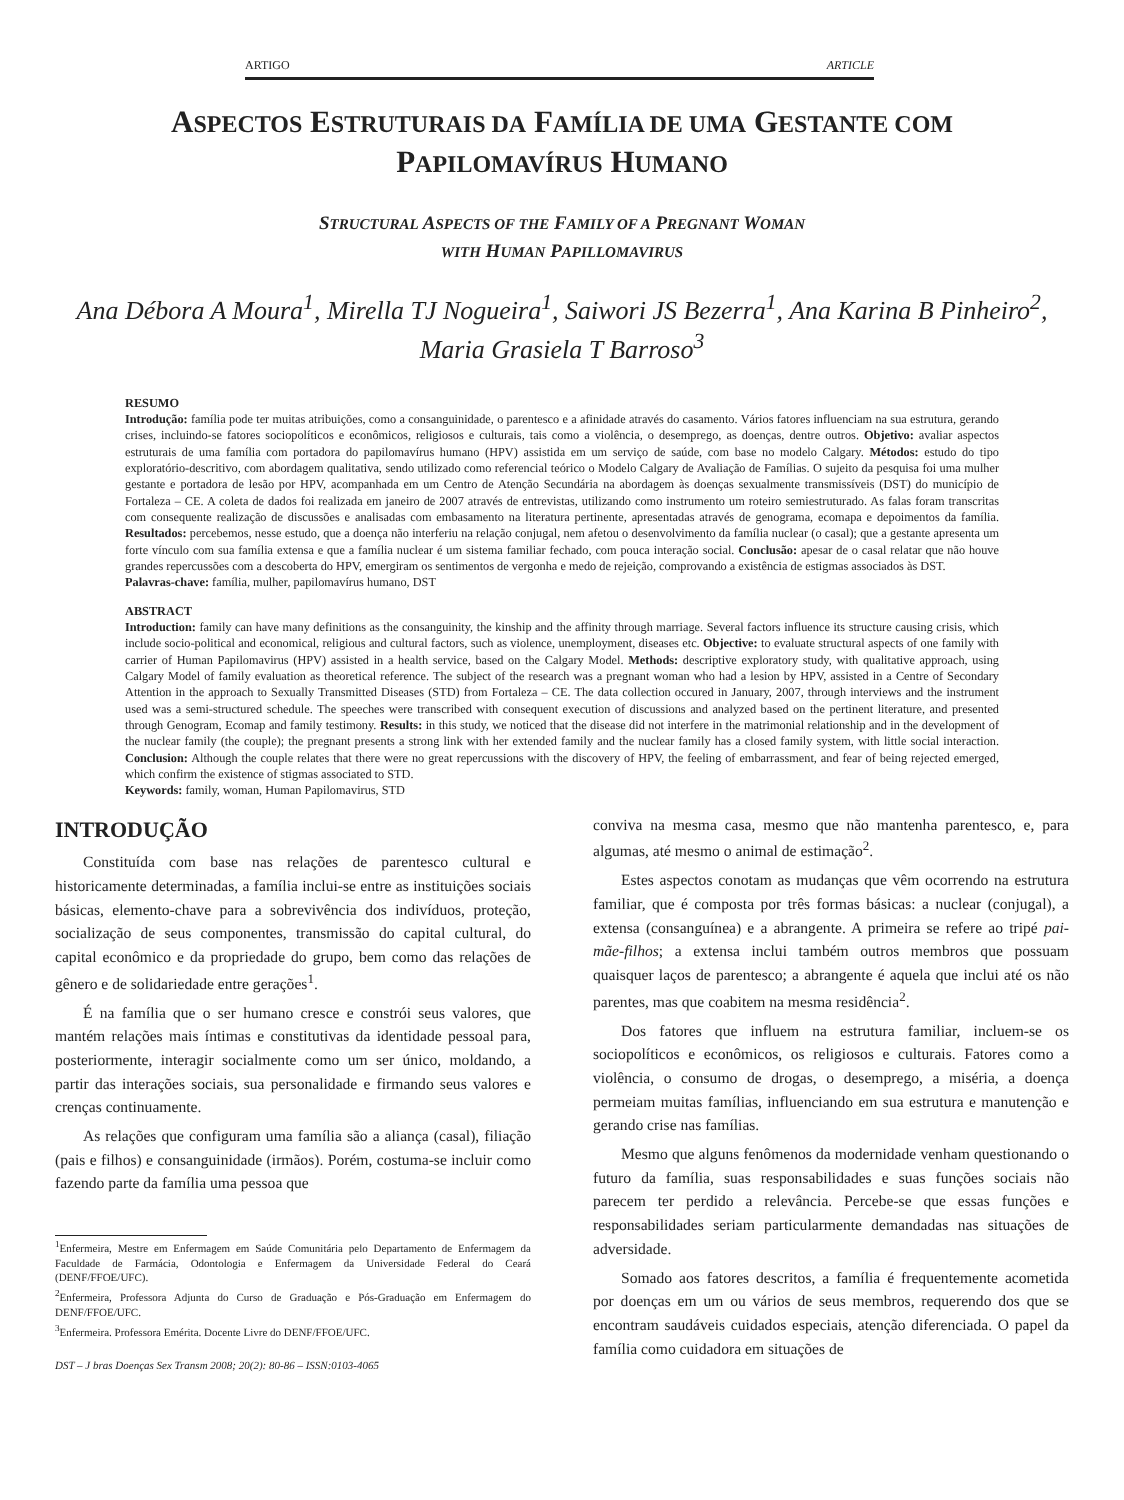ARTIGO ARTICLE
ASPECTOS ESTRUTURAIS DA FAMÍLIA DE UMA GESTANTE COM
PAPILOMAVÍRUS HUMANO
STRUCTURAL ASPECTS OF THE FAMILY OF A PREGNANT WOMAN
WITH HUMAN PAPILLOMAVIRUS
Ana Débora A Moura<sup>1</sup>, Mirella TJ Nogueira<sup>1</sup>, Saiwori JS Bezerra<sup>1</sup>, Ana Karina B Pinheiro<sup>2</sup>,
Maria Grasiela T Barroso<sup>3</sup>
RESUMO
Introdução: família pode ter muitas atribuições, como a consanguinidade, o parentesco e a afinidade através do casamento. Vários fatores influenciam na sua estrutura, gerando crises, incluindo-se fatores sociopolíticos e econômicos, religiosos e culturais, tais como a violência, o desemprego, as doenças, dentre outros. Objetivo: avaliar aspectos estruturais de uma família com portadora do papilomavírus humano (HPV) assistida em um serviço de saúde, com base no modelo Calgary. Métodos: estudo do tipo exploratório-descritivo, com abordagem qualitativa, sendo utilizado como referencial teórico o Modelo Calgary de Avaliação de Famílias. O sujeito da pesquisa foi uma mulher gestante e portadora de lesão por HPV, acompanhada em um Centro de Atenção Secundária na abordagem às doenças sexualmente transmissíveis (DST) do município de Fortaleza – CE. A coleta de dados foi realizada em janeiro de 2007 através de entrevistas, utilizando como instrumento um roteiro semiestruturado. As falas foram transcritas com consequente realização de discussões e analisadas com embasamento na literatura pertinente, apresentadas através de genograma, ecomapa e depoimentos da família. Resultados: percebemos, nesse estudo, que a doença não interferiu na relação conjugal, nem afetou o desenvolvimento da família nuclear (o casal); que a gestante apresenta um forte vínculo com sua família extensa e que a família nuclear é um sistema familiar fechado, com pouca interação social. Conclusão: apesar de o casal relatar que não houve grandes repercussões com a descoberta do HPV, emergiram os sentimentos de vergonha e medo de rejeição, comprovando a existência de estigmas associados às DST.
Palavras-chave: família, mulher, papilomavírus humano, DST
ABSTRACT
Introduction: family can have many definitions as the consanguinity, the kinship and the affinity through marriage. Several factors influence its structure causing crisis, which include socio-political and economical, religious and cultural factors, such as violence, unemployment, diseases etc. Objective: to evaluate structural aspects of one family with carrier of Human Papilomavirus (HPV) assisted in a health service, based on the Calgary Model. Methods: descriptive exploratory study, with qualitative approach, using Calgary Model of family evaluation as theoretical reference. The subject of the research was a pregnant woman who had a lesion by HPV, assisted in a Centre of Secondary Attention in the approach to Sexually Transmitted Diseases (STD) from Fortaleza – CE. The data collection occured in January, 2007, through interviews and the instrument used was a semi-structured schedule. The speeches were transcribed with consequent execution of discussions and analyzed based on the pertinent literature, and presented through Genogram, Ecomap and family testimony. Results: in this study, we noticed that the disease did not interfere in the matrimonial relationship and in the development of the nuclear family (the couple); the pregnant presents a strong link with her extended family and the nuclear family has a closed family system, with little social interaction. Conclusion: Although the couple relates that there were no great repercussions with the discovery of HPV, the feeling of embarrassment, and fear of being rejected emerged, which confirm the existence of stigmas associated to STD.
Keywords: family, woman, Human Papilomavirus, STD
INTRODUÇÃO
Constituída com base nas relações de parentesco cultural e historicamente determinadas, a família inclui-se entre as instituições sociais básicas, elemento-chave para a sobrevivência dos indivíduos, proteção, socialização de seus componentes, transmissão do capital cultural, do capital econômico e da propriedade do grupo, bem como das relações de gênero e de solidariedade entre gerações<sup>1</sup>.
É na família que o ser humano cresce e constrói seus valores, que mantém relações mais íntimas e constitutivas da identidade pessoal para, posteriormente, interagir socialmente como um ser único, moldando, a partir das interações sociais, sua personalidade e firmando seus valores e crenças continuamente.
As relações que configuram uma família são a aliança (casal), filiação (pais e filhos) e consanguinidade (irmãos). Porém, costuma-se incluir como fazendo parte da família uma pessoa que
<sup>1</sup> Enfermeira, Mestre em Enfermagem em Saúde Comunitária pelo Departamento de Enfermagem da Faculdade de Farmácia, Odontologia e Enfermagem da Universidade Federal do Ceará (DENF/FFOE/UFC).
<sup>2</sup> Enfermeira, Professora Adjunta do Curso de Graduação e Pós-Graduação em Enfermagem do DENF/FFOE/UFC.
<sup>3</sup> Enfermeira. Professora Emérita. Docente Livre do DENF/FFOE/UFC.
DST – J bras Doenças Sex Transm 2008; 20(2): 80-86 – ISSN:0103-4065
conviva na mesma casa, mesmo que não mantenha parentesco, e, para algumas, até mesmo o animal de estimação<sup>2</sup>.
Estes aspectos conotam as mudanças que vêm ocorrendo na estrutura familiar, que é composta por três formas básicas: a nuclear (conjugal), a extensa (consanguínea) e a abrangente. A primeira se refere ao tripé pai-mãe-filhos; a extensa inclui também outros membros que possuam quaisquer laços de parentesco; a abrangente é aquela que inclui até os não parentes, mas que coabitem na mesma residência<sup>2</sup>.
Dos fatores que influem na estrutura familiar, incluem-se os sociopolíticos e econômicos, os religiosos e culturais. Fatores como a violência, o consumo de drogas, o desemprego, a miséria, a doença permeiam muitas famílias, influenciando em sua estrutura e manutenção e gerando crise nas famílias.
Mesmo que alguns fenômenos da modernidade venham questionando o futuro da família, suas responsabilidades e suas funções sociais não parecem ter perdido a relevância. Percebe-se que essas funções e responsabilidades seriam particularmente demandadas nas situações de adversidade.
Somado aos fatores descritos, a família é frequentemente acometida por doenças em um ou vários de seus membros, requerendo dos que se encontram saudáveis cuidados especiais, atenção diferenciada. O papel da família como cuidadora em situações de